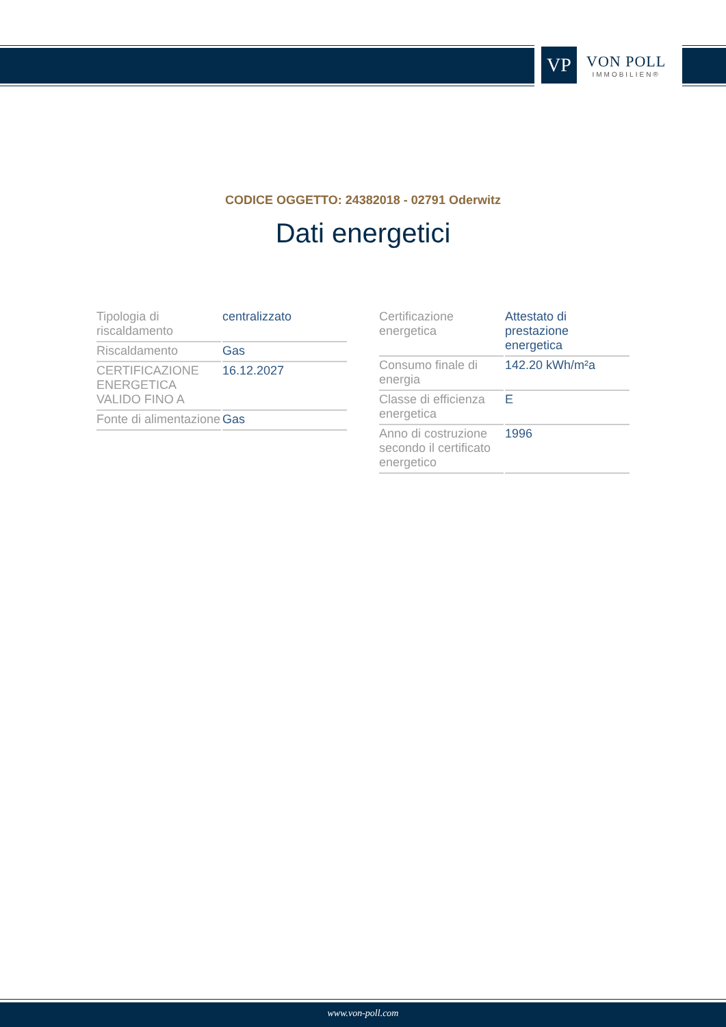VP
VON POLL
IMMOBILIEN®
CODICE OGGETTO: 24382018 - 02791 Oderwitz
Dati energetici
| Tipologia di riscaldamento | centralizzato |
| Riscaldamento | Gas |
| CERTIFICAZIONE ENERGETICA VALIDO FINO A | 16.12.2027 |
| Fonte di alimentazione | Gas |
| Certificazione energetica | Attestato di prestazione energetica |
| Consumo finale di energia | 142.20 kWh/m²a |
| Classe di efficienza energetica | E |
| Anno di costruzione secondo il certificato energetico | 1996 |
www.von-poll.com